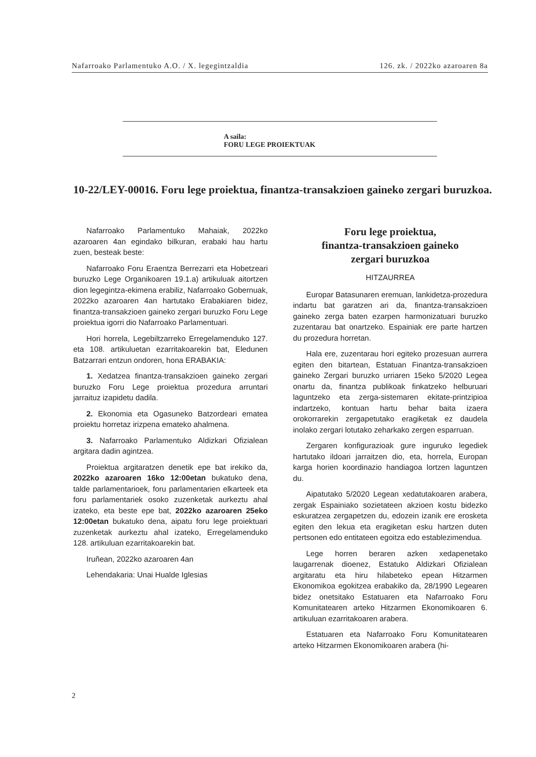Nafarroako Parlamentuko A.O. / X. legegintzaldia 126. zk. / 2022ko azaroaren 8a
A saila:
FORU LEGE PROIEKTUAK
10-22/LEY-00016. Foru lege proiektua, finantza-transakzioen gaineko zergari buruzkoa.
Nafarroako Parlamentuko Mahaiak, 2022ko azaroaren 4an egindako bilkuran, erabaki hau hartu zuen, besteak beste:
Nafarroako Foru Eraentza Berrezarri eta Hobetzeari buruzko Lege Organikoaren 19.1.a) artikuluak aitortzen dion legegintza-ekimena erabiliz, Nafarroako Gobernuak, 2022ko azaroaren 4an hartutako Erabakiaren bidez, finantza-transakzioen gaineko zergari buruzko Foru Lege proiektua igorri dio Nafarroako Parlamentuari.
Hori horrela, Legebiltzarreko Erregelamenduko 127. eta 108. artikuluetan ezarritakoarekin bat, Eledunen Batzarrari entzun ondoren, hona ERABAKIA:
1. Xedatzea finantza-transakzioen gaineko zergari buruzko Foru Lege proiektua prozedura arruntari jarraituz izapidetu dadila.
2. Ekonomia eta Ogasuneko Batzordeari ematea proiektu horretaz irizpena emateko ahalmena.
3. Nafarroako Parlamentuko Aldizkari Ofizialean argitara dadin agintzea.
Proiektua argitaratzen denetik epe bat irekiko da, 2022ko azaroaren 16ko 12:00etan bukatuko dena, talde parlamentarioek, foru parlamentarien elkarteek eta foru parlamentariek osoko zuzenketak aurkeztu ahal izateko, eta beste epe bat, 2022ko azaroaren 25eko 12:00etan bukatuko dena, aipatu foru lege proiektuari zuzenketak aurkeztu ahal izateko, Erregelamenduko 128. artikuluan ezarritakoarekin bat.
Iruñean, 2022ko azaroaren 4an
Lehendakaria: Unai Hualde Iglesias
Foru lege proiektua,
finantza-transakzioen gaineko
zergari buruzkoa
HITZAURREA
Europar Batasunaren eremuan, lankidetza-prozedura indartu bat garatzen ari da, finantza-transakzioen gaineko zerga baten ezarpen harmonizatuari buruzko zuzentarau bat onartzeko. Espainiak ere parte hartzen du prozedura horretan.
Hala ere, zuzentarau hori egiteko prozesuan aurrera egiten den bitartean, Estatuan Finantza-transakzioen gaineko Zergari buruzko urriaren 15eko 5/2020 Legea onartu da, finantza publikoak finkatzeko helburuari laguntzeko eta zerga-sistemaren ekitate-printzipioa indartzeko, kontuan hartu behar baita izaera orokorrarekin zergapetutako eragiketak ez daudela inolako zergari lotutako zeharkako zergen esparruan.
Zergaren konfigurazioak gure inguruko legediek hartutako ildoari jarraitzen dio, eta, horrela, Europan karga horien koordinazio handiagoa lortzen laguntzen du.
Aipatutako 5/2020 Legean xedatutakoaren arabera, zergak Espainiako sozietateen akzioen kostu bidezko eskuratzea zergapetzen du, edozein izanik ere erosketa egiten den lekua eta eragiketan esku hartzen duten pertsonen edo entitateen egoitza edo establezimendua.
Lege horren beraren azken xedapenetako laugarrenak dioenez, Estatuko Aldizkari Ofizialean argitaratu eta hiru hilabeteko epean Hitzarmen Ekonomikoa egokitzea erabakiko da, 28/1990 Legearen bidez onetsitako Estatuaren eta Nafarroako Foru Komunitatearen arteko Hitzarmen Ekonomikoaren 6. artikuluan ezarritakoaren arabera.
Estatuaren eta Nafarroako Foru Komunitatearen arteko Hitzarmen Ekonomikoaren arabera (hi-
2